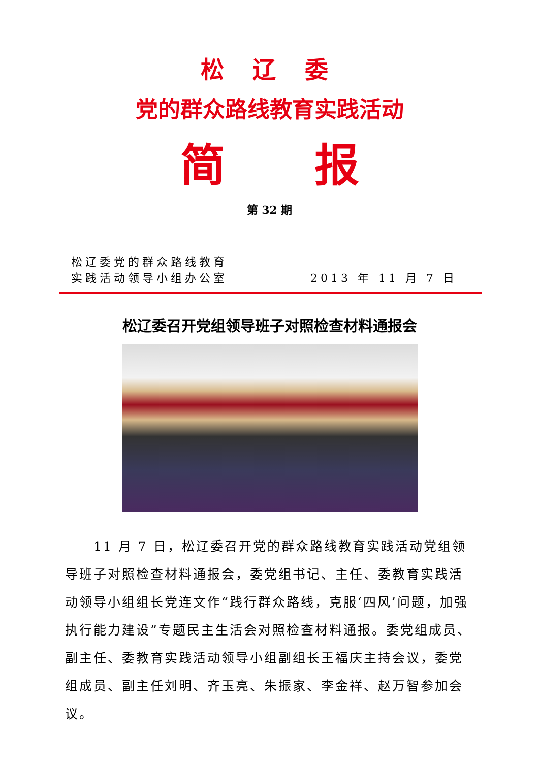松 辽 委
党的群众路线教育实践活动
简  报
第 32 期
松辽委党的群众路线教育
实践活动领导小组办公室
2013 年 11 月 7 日
松辽委召开党组领导班子对照检查材料通报会
11 月 7 日，松辽委召开党的群众路线教育实践活动党组领导班子对照检查材料通报会，委党组书记、主任、委教育实践活动领导小组组长党连文作“践行群众路线，克服‘四风’问题，加强执行能力建设”专题民主生活会对照检查材料通报。委党组成员、副主任、委教育实践活动领导小组副组长王福庆主持会议，委党组成员、副主任刘明、齐玉亮、朱振家、李金祥、赵万智参加会议。